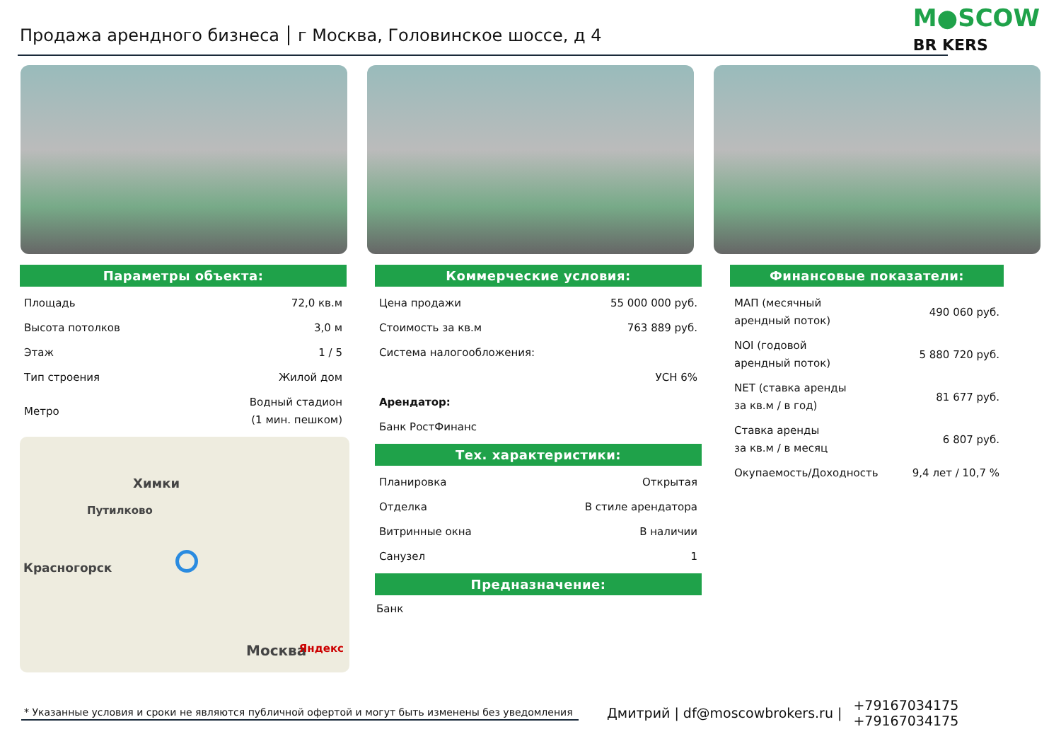Продажа арендного бизнеса г Москва, Головинское шоссе, д 4
M●SCOW
BR KERS
Параметры объекта:
| Площадь | 72,0 кв.м |
| Высота потолков | 3,0 м |
| Этаж | 1 / 5 |
| Тип строения | Жилой дом |
| Метро | Водный стадион (1 мин. пешком) |
Химки
Путилково
Красногорск
Москва Яндекс
Коммерческие условия:
| Цена продажи | 55 000 000 руб. |
| Стоимость за кв.м | 763 889 руб. |
| Система налогообложения: | |
| | УСН 6% |
| Арендатор: | |
| Банк РостФинанс | |
Тех. характеристики:
| Планировка | Открытая |
| Отделка | В стиле арендатора |
| Витринные окна | В наличии |
| Санузел | 1 |
Предназначение:
Банк
Финансовые показатели:
| МАП (месячный арендный поток) | 490 060 руб. |
| NOI (годовой арендный поток) | 5 880 720 руб. |
| NET (ставка аренды за кв.м / в год) | 81 677 руб. |
| Ставка аренды за кв.м / в месяц | 6 807 руб. |
| Окупаемость/Доходность | 9,4 лет / 10,7 % |
* Указанные условия и сроки не являются публичной офертой и могут быть изменены без уведомления
Дмитрий | df@moscowbrokers.ru |
+79167034175
+79167034175